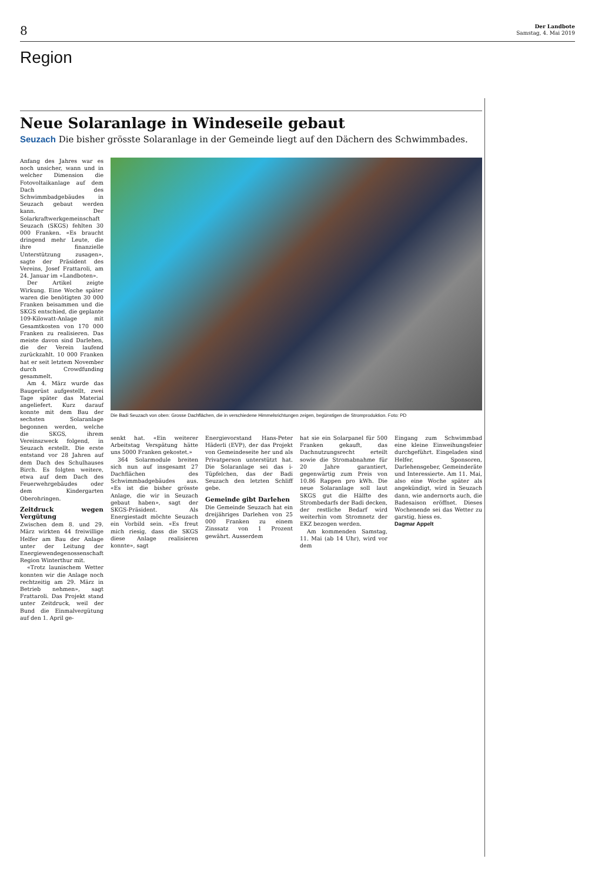8
Der Landbote
Samstag, 4. Mai 2019
Region
Neue Solaranlage in Windeseile gebaut
Seuzach Die bisher grösste Solaranlage in der Gemeinde liegt auf den Dächern des Schwimmbades.
Anfang des Jahres war es noch unsicher, wann und in welcher Dimension die Fotovoltaikanlage auf dem Dach des Schwimmbadgebäudes in Seuzach gebaut werden kann. Der Solarkraftwerkgemeinschaft Seuzach (SKGS) fehlten 30 000 Franken. «Es braucht dringend mehr Leute, die ihre finanzielle Unterstützung zusagen», sagte der Präsident des Vereins, Josef Frattaroli, am 24. Januar im «Landboten».
Der Artikel zeigte Wirkung. Eine Woche später waren die benötigten 30 000 Franken beisammen und die SKGS entschied, die geplante 109-Kilowatt-Anlage mit Gesamtkosten von 170 000 Franken zu realisieren. Das meiste davon sind Darlehen, die der Verein laufend zurückzahlt. 10 000 Franken hat er seit letztem November durch Crowdfunding gesammelt.
Am 4. März wurde das Baugerüst aufgestellt, zwei Tage später das Material angeliefert. Kurz darauf konnte mit dem Bau der sechsten Solaranlage begonnen werden, welche die SKGS, ihrem Vereinszweck folgend, in Seuzach erstellt. Die erste entstand vor 28 Jahren auf dem Dach des Schulhauses Birch. Es folgten weitere, etwa auf dem Dach des Feuerwehrgebäudes oder dem Kindergarten Oberohringen.
Zeitdruck wegen Vergütung
Zwischen dem 8. und 29. März wirkten 44 freiwillige Helfer am Bau der Anlage unter der Leitung der Energiewendegenossenschaft Region Winterthur mit.
«Trotz launischem Wetter konnten wir die Anlage noch rechtzeitig am 29. März in Betrieb nehmen», sagt Frattaroli. Das Projekt stand unter Zeitdruck, weil der Bund die Einmalvergütung auf den 1. April ge-
Die Badi Seuzach von oben: Grosse Dachflächen, die in verschiedene Himmelsrichtungen zeigen, begünstigen die Stromproduktion. Foto: PD
senkt hat. «Ein weiterer Arbeitstag Verspätung hätte uns 5000 Franken gekostet.»
364 Solarmodule breiten sich nun auf insgesamt 27 Dachflächen des Schwimmbadgebäudes aus. «Es ist die bisher grösste Anlage, die wir in Seuzach gebaut haben», sagt der SKGS-Präsident. Als Energiestadt möchte Seuzach ein Vorbild sein. «Es freut mich riesig, dass die SKGS diese Anlage realisieren konnte», sagt
Energievorstand Hans-Peter Häderli (EVP), der das Projekt von Gemeindeseite her und als Privatperson unterstützt hat. Die Solaranlage sei das i-Tüpfelchen, das der Badi Seuzach den letzten Schliff gebe.
Gemeinde gibt Darlehen
Die Gemeinde Seuzach hat ein dreijähriges Darlehen von 25 000 Franken zu einem Zinssatz von 1 Prozent gewährt. Ausserdem
hat sie ein Solarpanel für 500 Franken gekauft, das Dachnutzungsrecht erteilt sowie die Stromabnahme für 20 Jahre garantiert, gegenwärtig zum Preis von 10.86 Rappen pro kWh. Die neue Solaranlage soll laut SKGS gut die Hälfte des Strombedarfs der Badi decken, der restliche Bedarf wird weiterhin vom Stromnetz der EKZ bezogen werden.
Am kommenden Samstag, 11. Mai (ab 14 Uhr), wird vor dem
Eingang zum Schwimmbad eine kleine Einweihungsfeier durchgeführt. Eingeladen sind Helfer, Sponsoren, Darlehensgeber, Gemeinderäte und Interessierte. Am 11. Mai, also eine Woche später als angekündigt, wird in Seuzach dann, wie andernorts auch, die Badesaison eröffnet. Dieses Wochenende sei das Wetter zu garstig, hiess es.
Dagmar Appelt